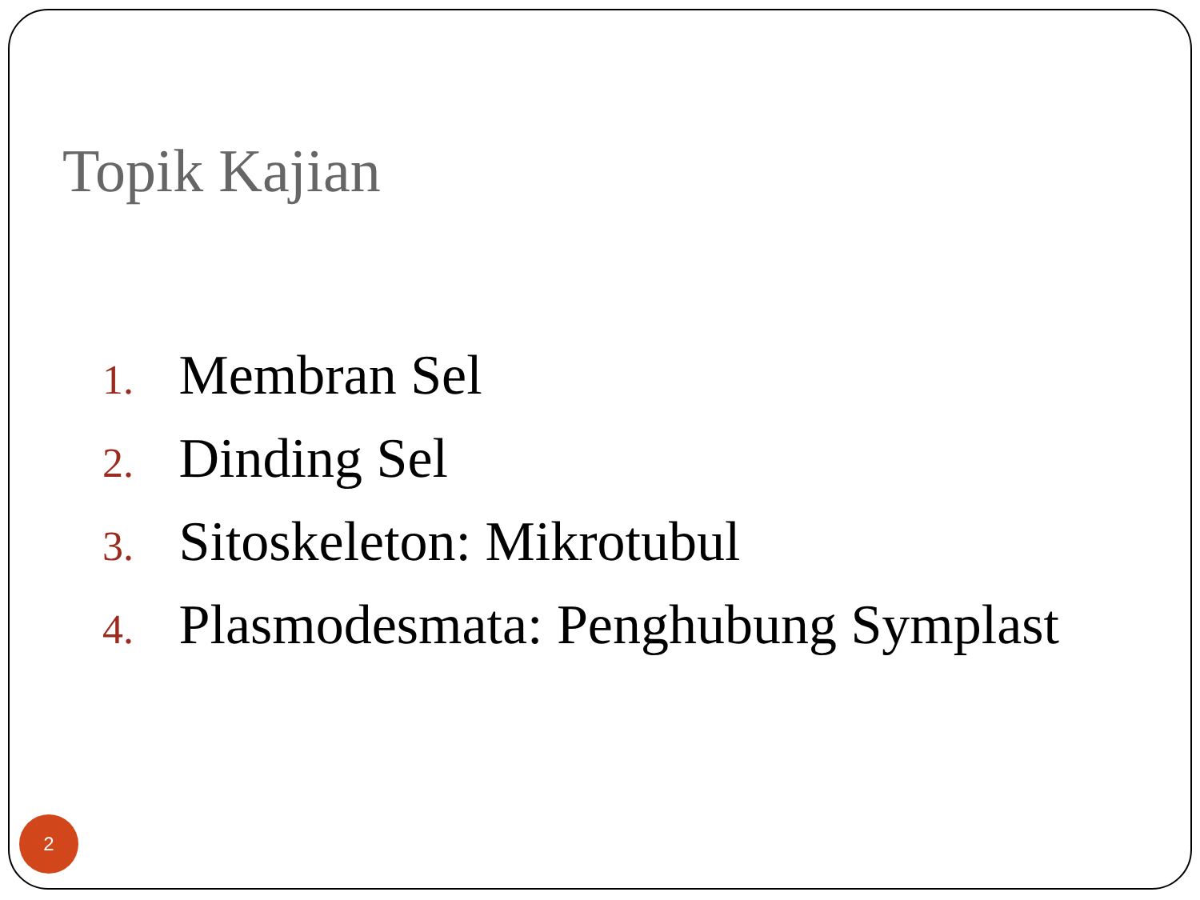Topik Kajian
1. Membran Sel
2. Dinding Sel
3. Sitoskeleton: Mikrotubul
4. Plasmodesmata: Penghubung Symplast
2